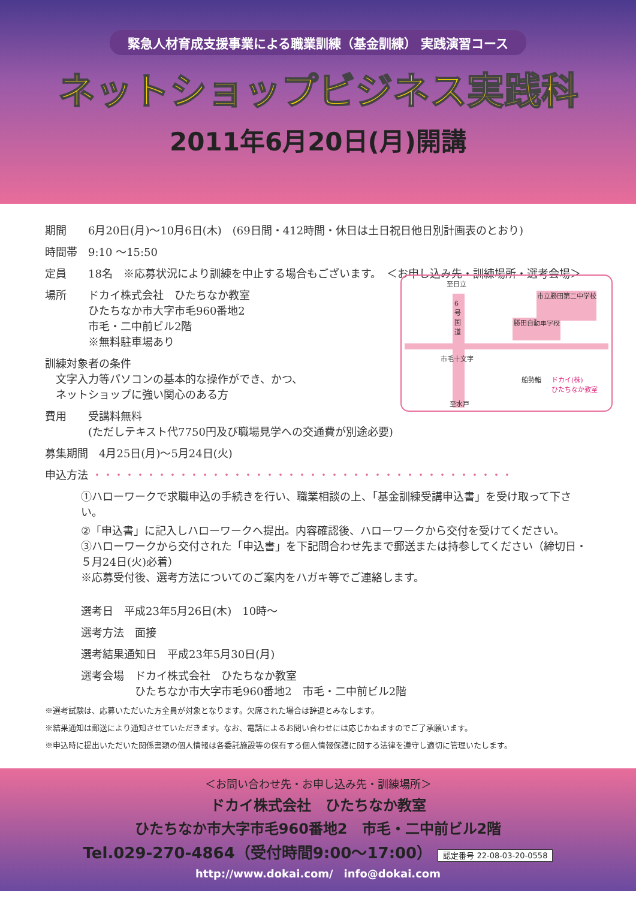緊急人材育成支援事業による職業訓練（基金訓練） 実践演習コース
ネットショップビジネス実践科
2011年6月20日(月)開講
期間　　6月20日(月)～10月6日(木)　(69日間・412時間・休日は土日祝日他日別計画表のとおり)
時間帯　9:10 ～15:50
定員　　18名　※応募状況により訓練を中止する場合もございます。　＜お申し込み先・訓練場所・選考会場＞
場所　　ドカイ株式会社　ひたちなか教室
　　　　ひたちなか市大字市毛960番地2
　　　　市毛・二中前ビル2階
　　　　※無料駐車場あり
訓練対象者の条件
　文字入力等パソコンの基本的な操作ができ、かつ、
　ネットショップに強い関心のある方
費用　　受講料無料
　　　　(ただしテキスト代7750円及び職場見学への交通費が別途必要)
募集期間　4月25日(月)～5月24日(火)
申込方法 ・・・・・・・・・・・・・・・・・・・・・・・・・・・・・・・・・・・・・・・
①ハローワークで求職申込の手続きを行い、職業相談の上、「基金訓練受講申込書」を受け取って下さい。
②「申込書」に記入しハローワークへ提出。内容確認後、ハローワークから交付を受けてください。
③ハローワークから交付された「申込書」を下記問合わせ先まで郵送または持参してください（締切日・５月24日(火)必着）
※応募受付後、選考方法についてのご案内をハガキ等でご連絡します。
選考日　平成23年5月26日(木)　10時～
選考方法　面接
選考結果通知日　平成23年5月30日(月)
選考会場　ドカイ株式会社　ひたちなか教室
　　　　　ひたちなか市大字市毛960番地2　市毛・二中前ビル2階
※選考試験は、応募いただいた方全員が対象となります。欠席された場合は辞退とみなします。
※結果通知は郵送により通知させていただきます。なお、電話によるお問い合わせには応じかねますのでご了承願います。
※申込時に提出いただいた関係書類の個人情報は各委託施設等の保有する個人情報保護に関する法律を遵守し適切に管理いたします。
至日立
6号国道
勝田自動車学校
市立勝田第二中学校
市毛十文字
船勢鮨
ドカイ(株)
ひたちなか教室
至水戸
＜お問い合わせ先・お申し込み先・訓練場所＞
ドカイ株式会社　ひたちなか教室
ひたちなか市大字市毛960番地2　市毛・二中前ビル2階
Tel.029-270-4864（受付時間9:00～17:00） 認定番号 22-08-03-20-0558
http://www.dokai.com/　info@dokai.com